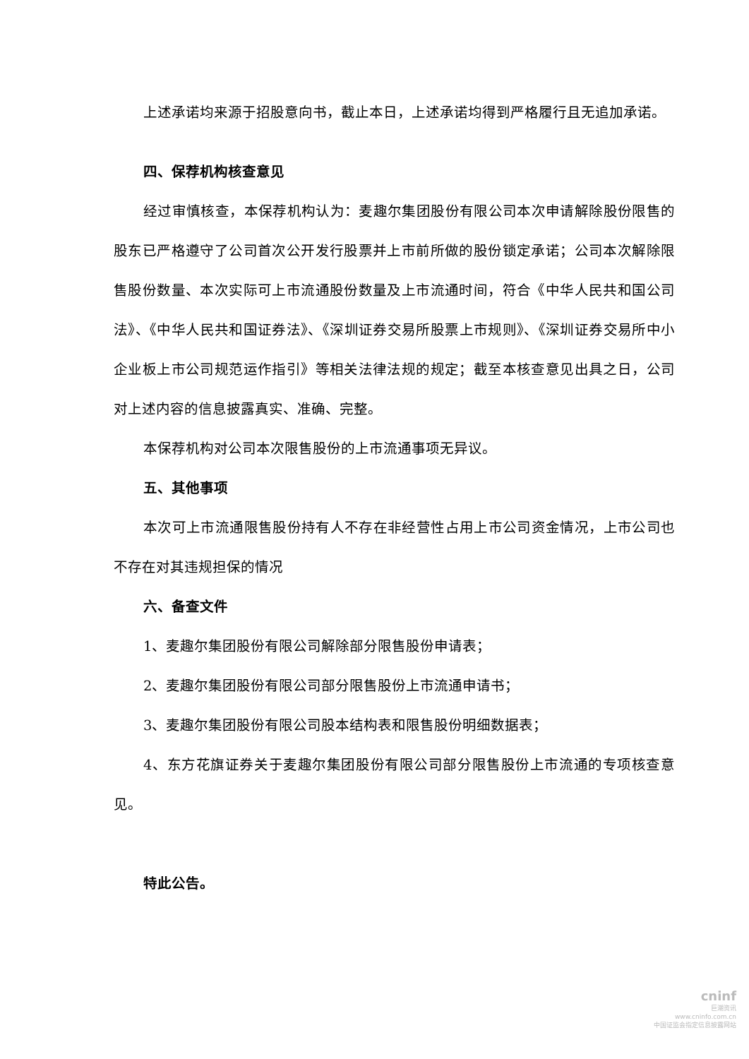上述承诺均来源于招股意向书，截止本日，上述承诺均得到严格履行且无追加承诺。
四、保荐机构核查意见
经过审慎核查，本保荐机构认为：麦趣尔集团股份有限公司本次申请解除股份限售的股东已严格遵守了公司首次公开发行股票并上市前所做的股份锁定承诺；公司本次解除限售股份数量、本次实际可上市流通股份数量及上市流通时间，符合《中华人民共和国公司法》、《中华人民共和国证券法》、《深圳证券交易所股票上市规则》、《深圳证券交易所中小企业板上市公司规范运作指引》等相关法律法规的规定；截至本核查意见出具之日，公司对上述内容的信息披露真实、准确、完整。
本保荐机构对公司本次限售股份的上市流通事项无异议。
五、其他事项
本次可上市流通限售股份持有人不存在非经营性占用上市公司资金情况，上市公司也不存在对其违规担保的情况
六、备查文件
1、麦趣尔集团股份有限公司解除部分限售股份申请表；
2、麦趣尔集团股份有限公司部分限售股份上市流通申请书；
3、麦趣尔集团股份有限公司股本结构表和限售股份明细数据表；
4、东方花旗证券关于麦趣尔集团股份有限公司部分限售股份上市流通的专项核查意见。
特此公告。
cninf
巨潮资讯
www.cninfo.com.cn
中国证监会指定信息披露网站